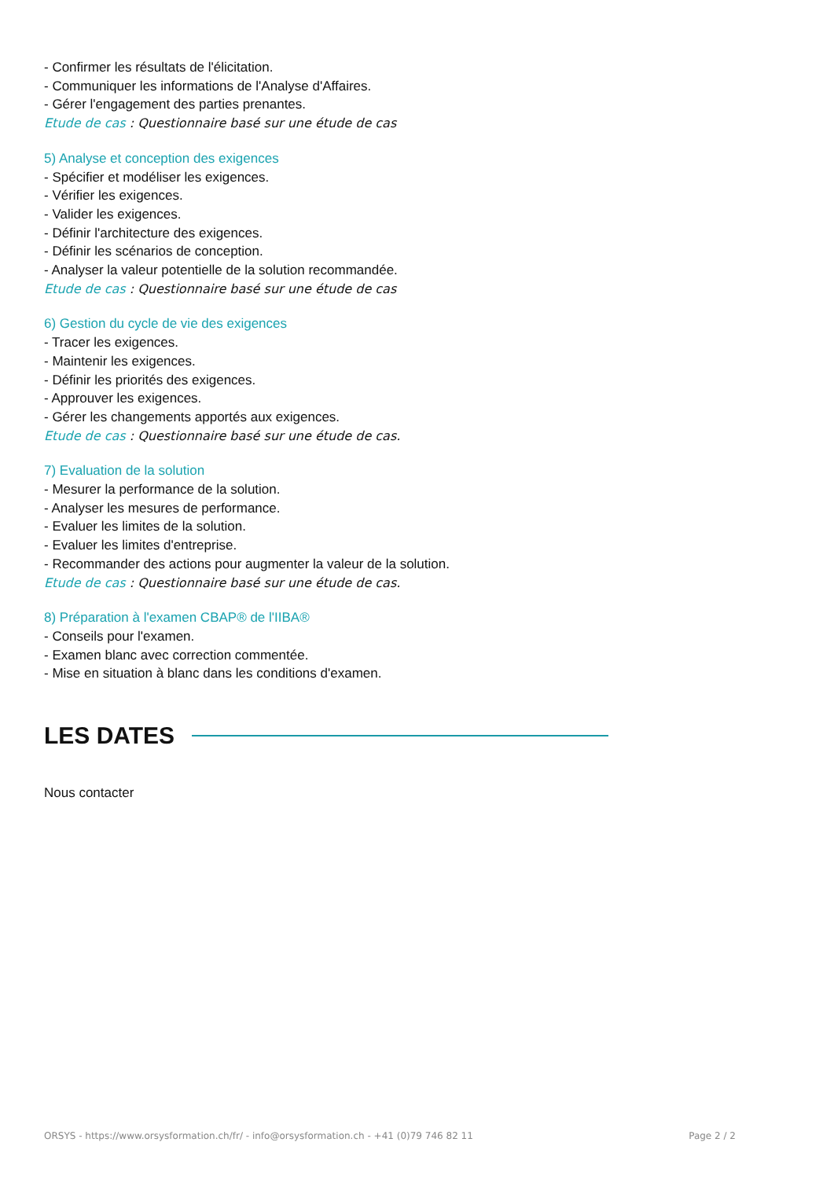- Confirmer les résultats de l'élicitation.
- Communiquer les informations de l'Analyse d'Affaires.
- Gérer l'engagement des parties prenantes.
Etude de cas : Questionnaire basé sur une étude de cas
5) Analyse et conception des exigences
- Spécifier et modéliser les exigences.
- Vérifier les exigences.
- Valider les exigences.
- Définir l'architecture des exigences.
- Définir les scénarios de conception.
- Analyser la valeur potentielle de la solution recommandée.
Etude de cas : Questionnaire basé sur une étude de cas
6) Gestion du cycle de vie des exigences
- Tracer les exigences.
- Maintenir les exigences.
- Définir les priorités des exigences.
- Approuver les exigences.
- Gérer les changements apportés aux exigences.
Etude de cas : Questionnaire basé sur une étude de cas.
7) Evaluation de la solution
- Mesurer la performance de la solution.
- Analyser les mesures de performance.
- Evaluer les limites de la solution.
- Evaluer les limites d'entreprise.
- Recommander des actions pour augmenter la valeur de la solution.
Etude de cas : Questionnaire basé sur une étude de cas.
8) Préparation à l'examen CBAP® de l'IIBA®
- Conseils pour l'examen.
- Examen blanc avec correction commentée.
- Mise en situation à blanc dans les conditions d'examen.
LES DATES
Nous contacter
ORSYS - https://www.orsysformation.ch/fr/ - info@orsysformation.ch - +41 (0)79 746 82 11 Page 2 / 2